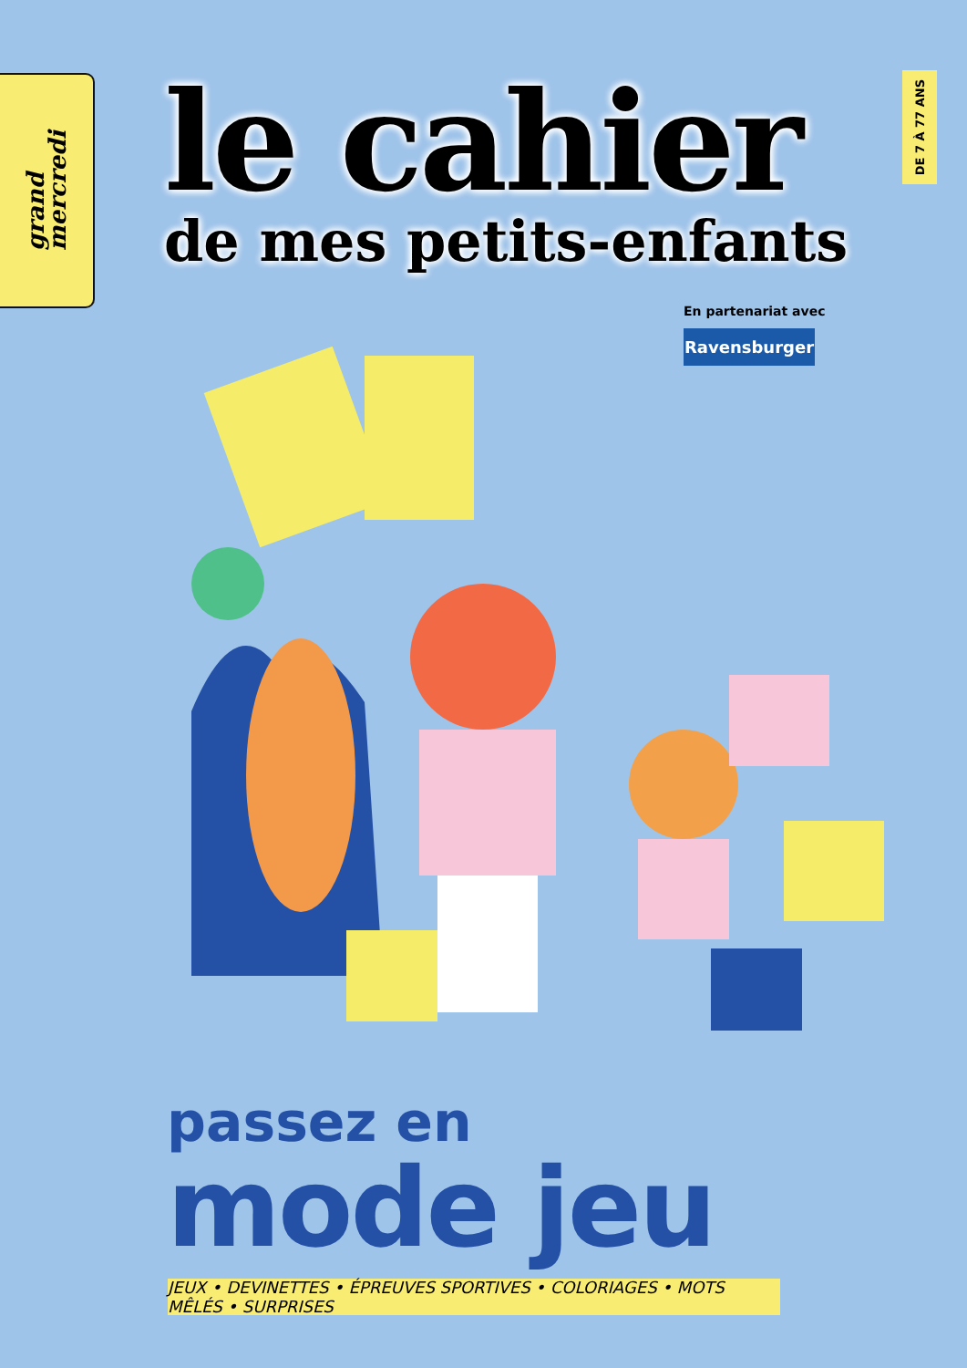grand
mercredi
le cahier
de mes petits-enfants
DE 7 À 77 ANS
En partenariat avec
Ravensburger
passez en
mode jeu
JEUX • DEVINETTES • ÉPREUVES SPORTIVES • COLORIAGES • MOTS MÊLÉS • SURPRISES